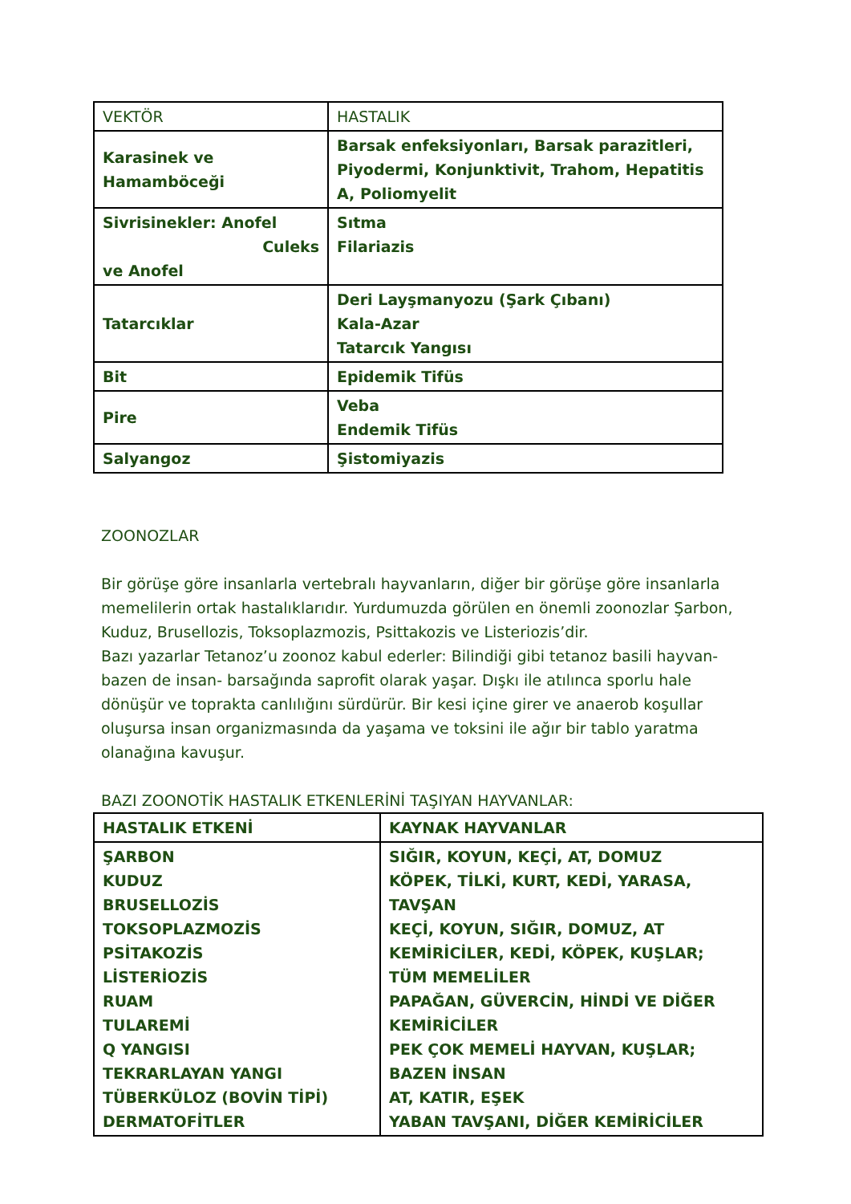| VEKTÖR | HASTALIK |
| --- | --- |
| Karasinek ve Hamamböceği | Barsak enfeksiyonları, Barsak parazitleri, Piyodermi, Konjunktivit, Trahom, Hepatitis A, Poliomyelit |
| Sivrisinekler: Anofel Culeks ve Anofel | Sıtma Filariazis |
| Tatarcıklar | Deri Layşmanyozu (Şark Çıbanı) Kala-Azar Tatarcık Yangısı |
| Bit | Epidemik Tifüs |
| Pire | Veba Endemik Tifüs |
| Salyangoz | Şistomiyazis |
ZOONOZLAR
Bir görüşe göre insanlarla vertebralı hayvanların, diğer bir görüşe göre insanlarla memelilerin ortak hastalıklarıdır. Yurdumuzda görülen en önemli zoonozlar Şarbon, Kuduz, Brusellozis, Toksoplazmozis, Psittakozis ve Listeriozis’dir.
Bazı yazarlar Tetanoz’u zoonoz kabul ederler: Bilindiği gibi tetanoz basili hayvan- bazen de insan- barsağında saprofit olarak yaşar. Dışkı ile atılınca sporlu hale dönüşür ve toprakta canlılığını sürdürür. Bir kesi içine girer ve anaerob koşullar oluşursa insan organizmasında da yaşama ve toksini ile ağır bir tablo yaratma olanağına kavuşur.
BAZI ZOONOTİK HASTALIK ETKENLERİNİ TAŞIYAN HAYVANLAR:
| HASTALIK ETKENİ | KAYNAK HAYVANLAR |
| --- | --- |
| ŞARBON KUDUZ BRUSELLOZİS TOKSOPLAZMOZİS PSİTAKOZİS LİSTERİOZİS RUAM TULAREMİ Q YANGISI TEKRARLAYAN YANGI TÜBERKÜLOZ (BOVİN TİPİ) DERMATOFİTLER | SIĞIR, KOYUN, KEÇİ, AT, DOMUZ KÖPEK, TİLKİ, KURT, KEDİ, YARASA, TAVŞAN KEÇİ, KOYUN, SIĞIR, DOMUZ, AT KEMİRİCİLER, KEDİ, KÖPEK, KUŞLAR; TÜM MEMELİLER PAPAĞAN, GÜVERCİN, HİNDİ VE DİĞER KEMİRİCİLER PEK ÇOK MEMELİ HAYVAN, KUŞLAR; BAZEN İNSAN AT, KATIR, EŞEK YABAN TAVŞANI, DİĞER KEMİRİCİLER |